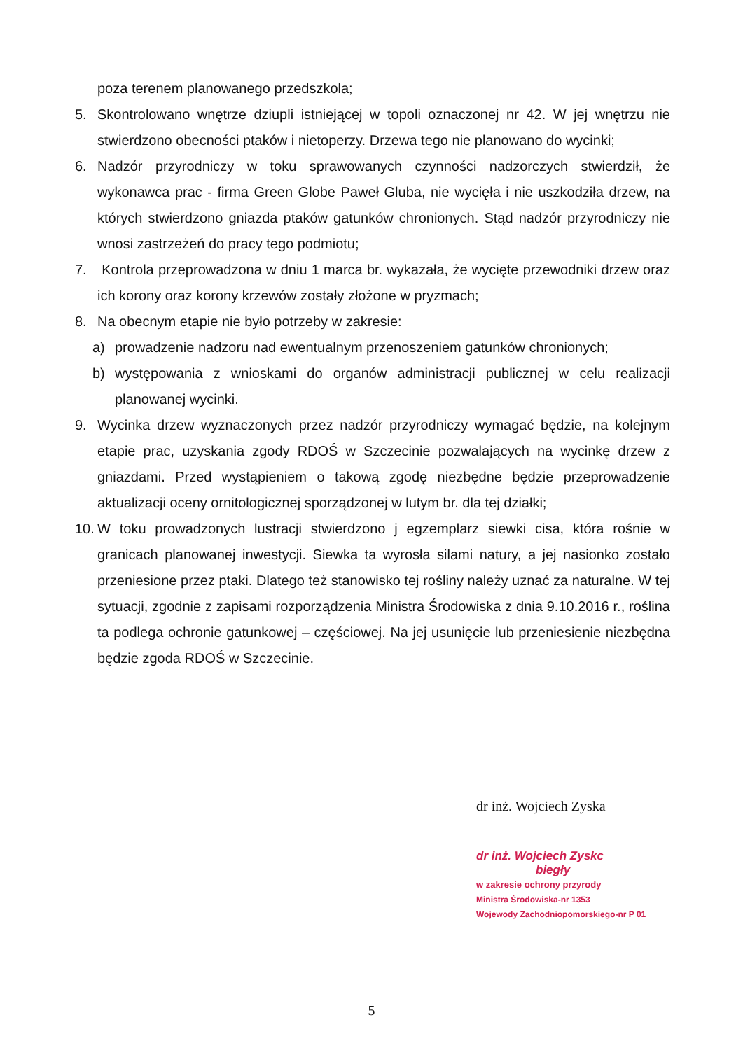poza terenem planowanego przedszkola;
5. Skontrolowano wnętrze dziupli istniejącej w topoli oznaczonej nr 42. W jej wnętrzu nie stwierdzono obecności ptaków i nietoperzy. Drzewa tego nie planowano do wycinki;
6. Nadzór przyrodniczy w toku sprawowanych czynności nadzorczych stwierdził, że wykonawca prac - firma Green Globe Paweł Gluba, nie wycięła i nie uszkodziła drzew, na których stwierdzono gniazda ptaków gatunków chronionych. Stąd nadzór przyrodniczy nie wnosi zastrzeżeń do pracy tego podmiotu;
7. Kontrola przeprowadzona w dniu 1 marca br. wykazała, że wycięte przewodniki drzew oraz ich korony oraz korony krzewów zostały złożone w pryzmach;
8. Na obecnym etapie nie było potrzeby w zakresie:
a) prowadzenie nadzoru nad ewentualnym przenoszeniem gatunków chronionych;
b) występowania z wnioskami do organów administracji publicznej w celu realizacji planowanej wycinki.
9. Wycinka drzew wyznaczonych przez nadzór przyrodniczy wymagać będzie, na kolejnym etapie prac, uzyskania zgody RDOŚ w Szczecinie pozwalających na wycinkę drzew z gniazdami. Przed wystąpieniem o takową zgodę niezbędne będzie przeprowadzenie aktualizacji oceny ornitologicznej sporządzonej w lutym br. dla tej działki;
10.
W toku prowadzonych lustracji stwierdzono j egzemplarz siewki cisa, która rośnie w granicach planowanej inwestycji. Siewka ta wyrosła silami natury, a jej nasionko zostało przeniesione przez ptaki. Dlatego też stanowisko tej rośliny należy uznać za naturalne. W tej sytuacji, zgodnie z zapisami rozporządzenia Ministra Środowiska z dnia 9.10.2016 r., roślina ta podlega ochronie gatunkowej – częściowej. Na jej usunięcie lub przeniesienie niezbędna będzie zgoda RDOŚ w Szczecinie.
dr inż. Wojciech Zyska
dr inż. Wojciech Zyskc
biegły
w zakresie ochrony przyrody
Ministra Środowiska-nr 1353
Wojewody Zachodniopomorskiego-nr P 01
5